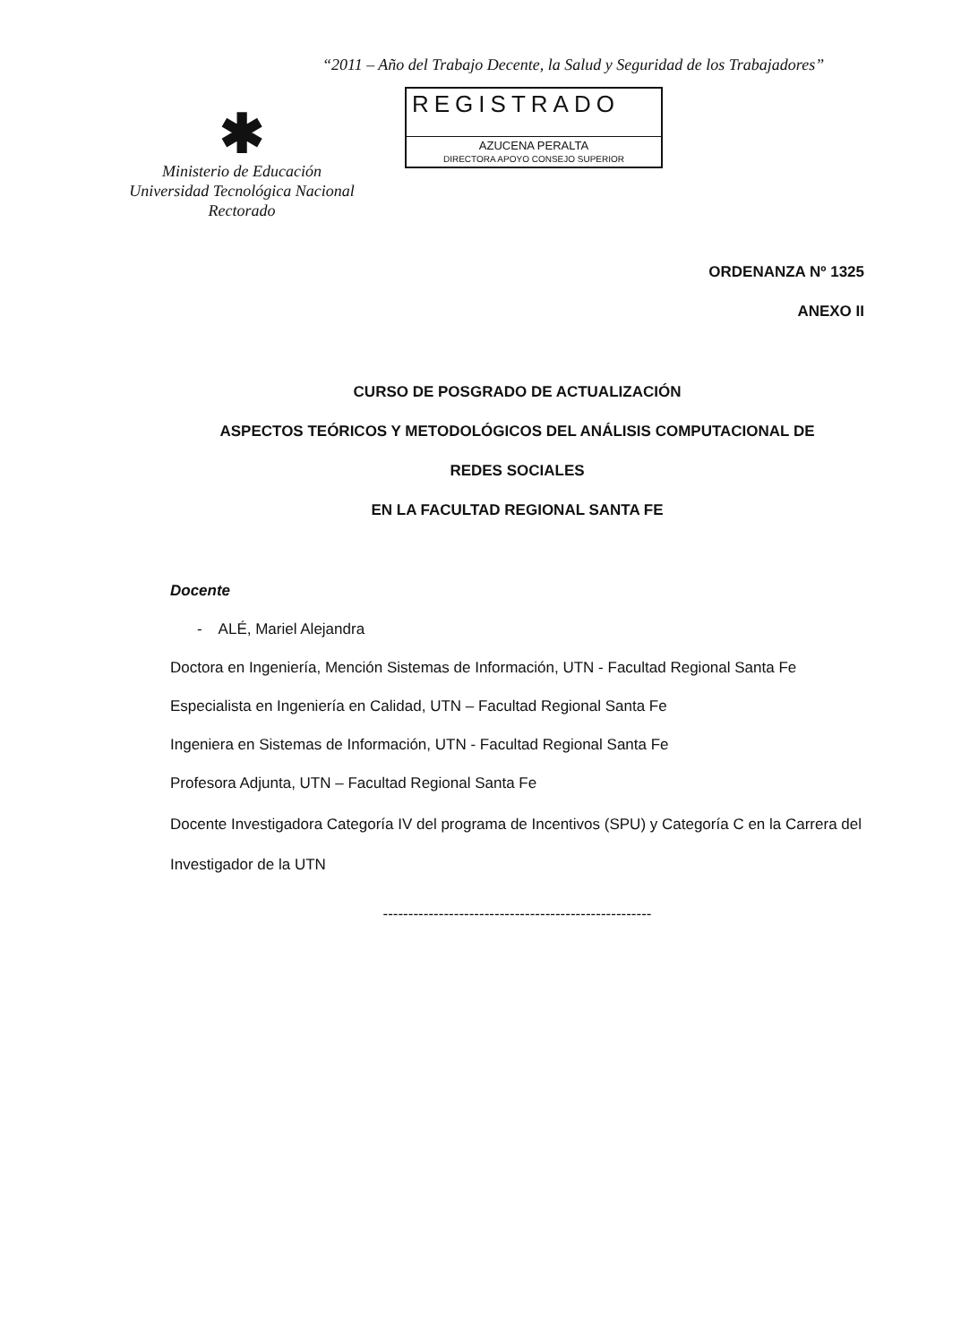“2011 – Año del Trabajo Decente, la Salud y Seguridad de los Trabajadores”
✱
Ministerio de Educación
Universidad Tecnológica Nacional
Rectorado
REGISTRADO
AZUCENA PERALTA
DIRECTORA APOYO CONSEJO SUPERIOR
ORDENANZA Nº 1325
ANEXO II
CURSO DE POSGRADO DE ACTUALIZACIÓN
ASPECTOS TEÓRICOS Y METODOLÓGICOS DEL ANÁLISIS COMPUTACIONAL DE
REDES SOCIALES
EN LA FACULTAD REGIONAL SANTA FE
Docente
- ALÉ, Mariel Alejandra
Doctora en Ingeniería, Mención Sistemas de Información, UTN - Facultad Regional Santa Fe
Especialista en Ingeniería en Calidad, UTN – Facultad Regional Santa Fe
Ingeniera en Sistemas de Información, UTN - Facultad Regional Santa Fe
Profesora Adjunta, UTN – Facultad Regional Santa Fe
Docente Investigadora Categoría IV del programa de Incentivos (SPU) y Categoría C en la Carrera del Investigador de la UTN
-----------------------------------------------------